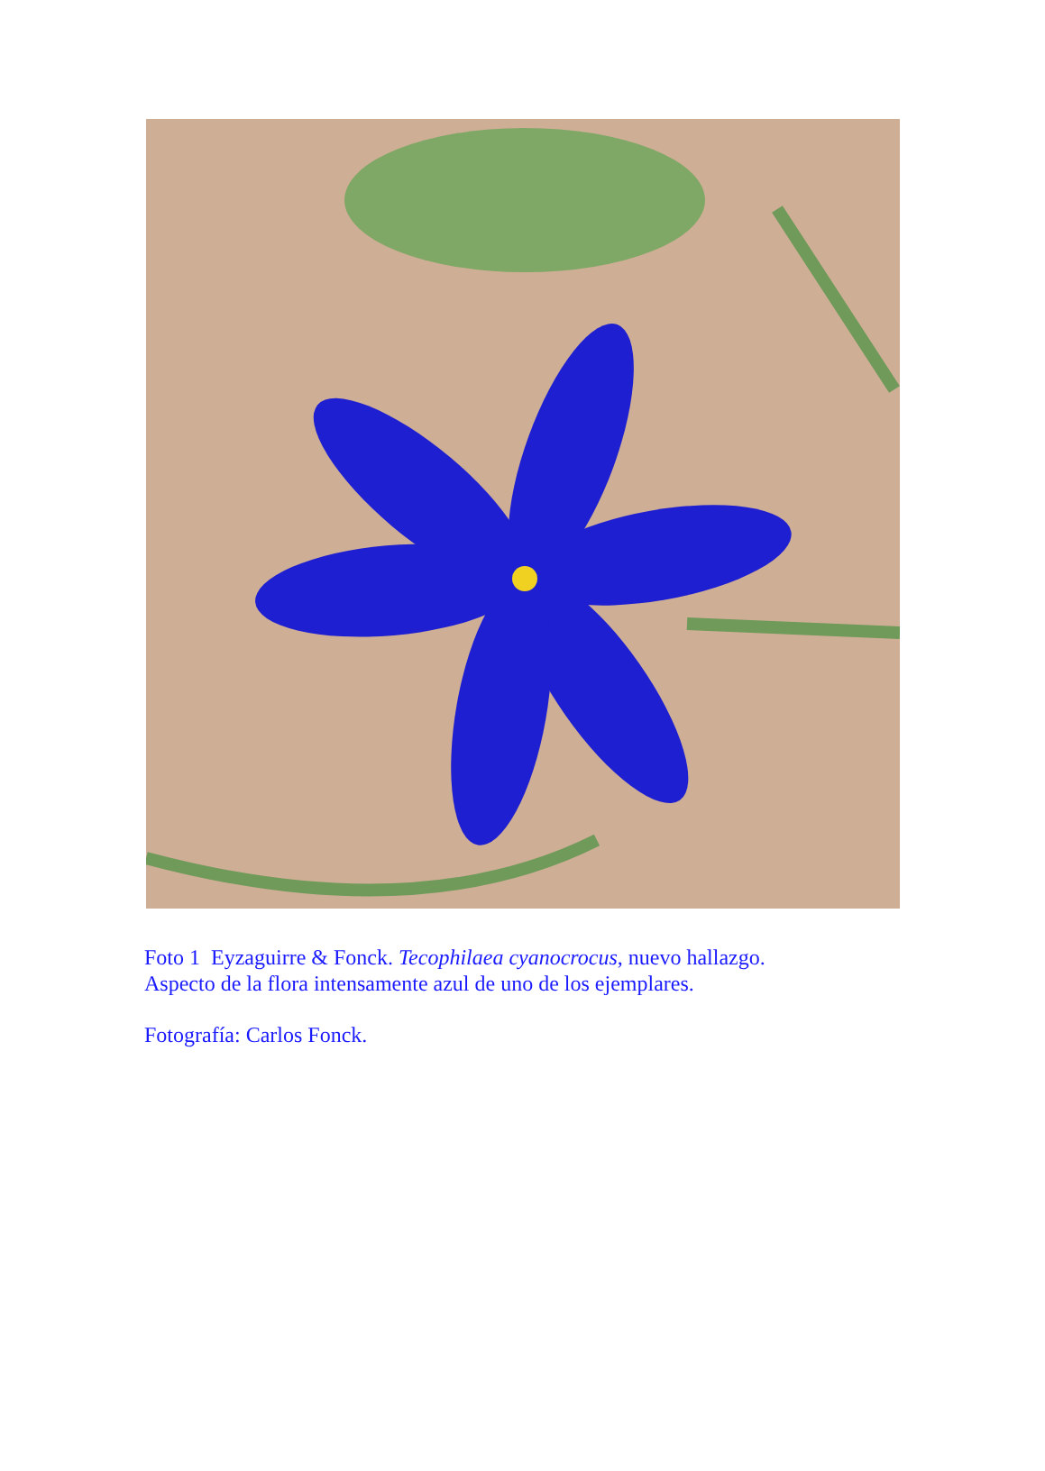Foto 1 Eyzaguirre & Fonck. Tecophilaea cyanocrocus, nuevo hallazgo.
Aspecto de la flora intensamente azul de uno de los ejemplares.
Fotografía: Carlos Fonck.